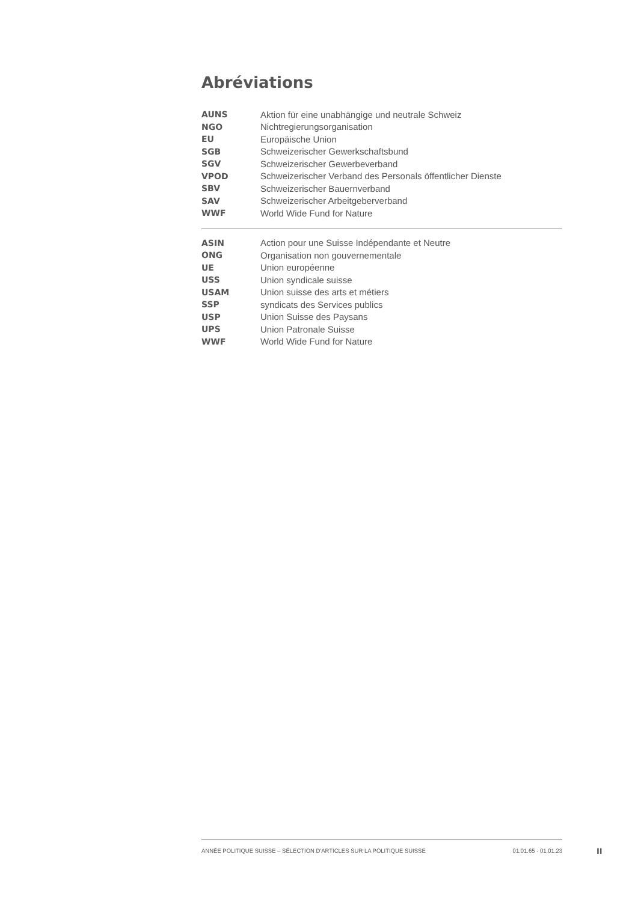Abréviations
| AUNS | Aktion für eine unabhängige und neutrale Schweiz |
| NGO | Nichtregierungsorganisation |
| EU | Europäische Union |
| SGB | Schweizerischer Gewerkschaftsbund |
| SGV | Schweizerischer Gewerbeverband |
| VPOD | Schweizerischer Verband des Personals öffentlicher Dienste |
| SBV | Schweizerischer Bauernverband |
| SAV | Schweizerischer Arbeitgeberverband |
| WWF | World Wide Fund for Nature |
| ASIN | Action pour une Suisse Indépendante et Neutre |
| ONG | Organisation non gouvernementale |
| UE | Union européenne |
| USS | Union syndicale suisse |
| USAM | Union suisse des arts et métiers |
| SSP | syndicats des Services publics |
| USP | Union Suisse des Paysans |
| UPS | Union Patronale Suisse |
| WWF | World Wide Fund for Nature |
ANNÉE POLITIQUE SUISSE – SÉLECTION D'ARTICLES SUR LA POLITIQUE SUISSE 01.01.65 - 01.01.23
II